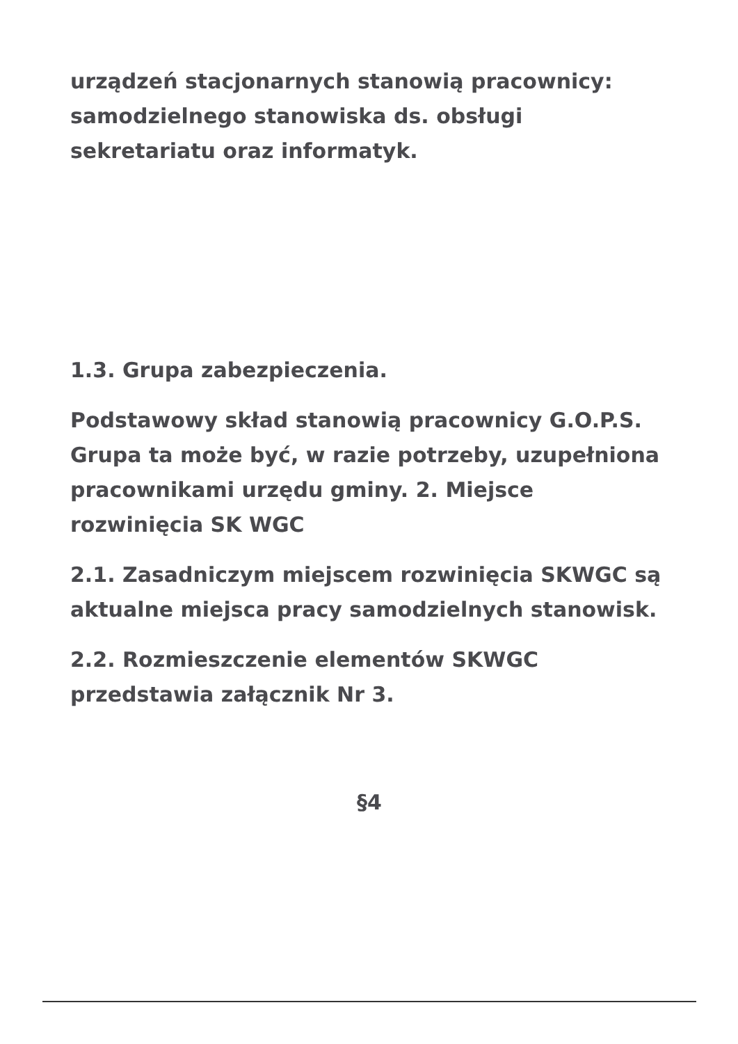urządzeń stacjonarnych stanowią pracownicy: samodzielnego stanowiska ds. obsługi sekretariatu oraz informatyk.
1.3. Grupa zabezpieczenia.
Podstawowy skład stanowią pracownicy G.O.P.S. Grupa ta może być, w razie potrzeby, uzupełniona pracownikami urzędu gminy. 2. Miejsce rozwinięcia SK WGC
2.1. Zasadniczym miejscem rozwinięcia SKWGC są aktualne miejsca pracy samodzielnych stanowisk.
2.2. Rozmieszczenie elementów SKWGC przedstawia załącznik Nr 3.
§4